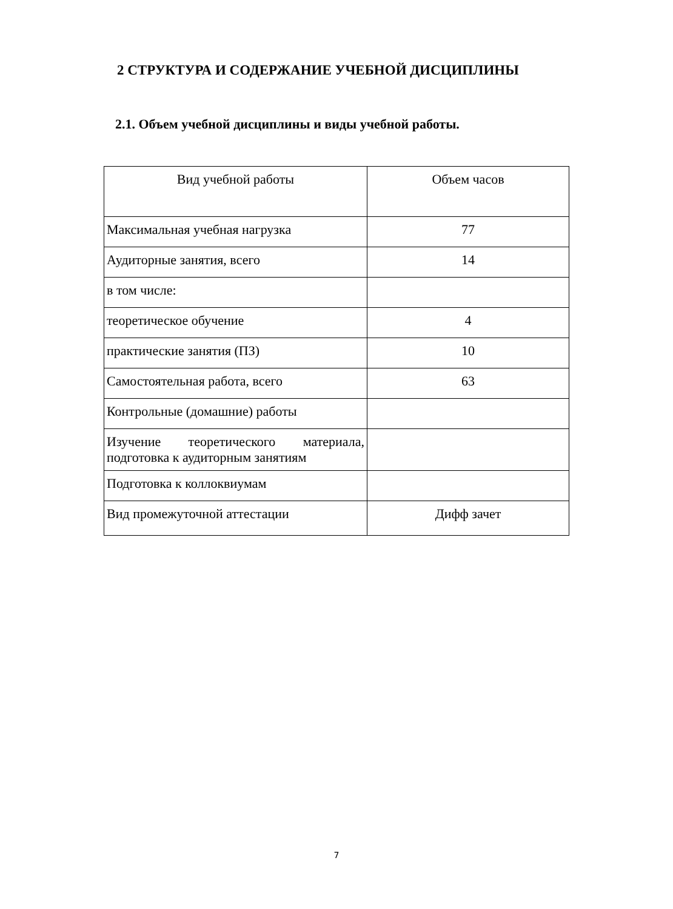2 СТРУКТУРА И СОДЕРЖАНИЕ УЧЕБНОЙ ДИСЦИПЛИНЫ
2.1. Объем учебной дисциплины и виды учебной работы.
| Вид учебной работы | Объем часов |
| --- | --- |
| Максимальная учебная нагрузка | 77 |
| Аудиторные занятия, всего | 14 |
| в том числе: | |
| теоретическое обучение | 4 |
| практические занятия (ПЗ) | 10 |
| Самостоятельная работа, всего | 63 |
| Контрольные (домашние) работы | |
| Изучение теоретического материала, подготовка к аудиторным занятиям | |
| Подготовка к коллоквиумам | |
| Вид промежуточной аттестации | Дифф зачет |
7